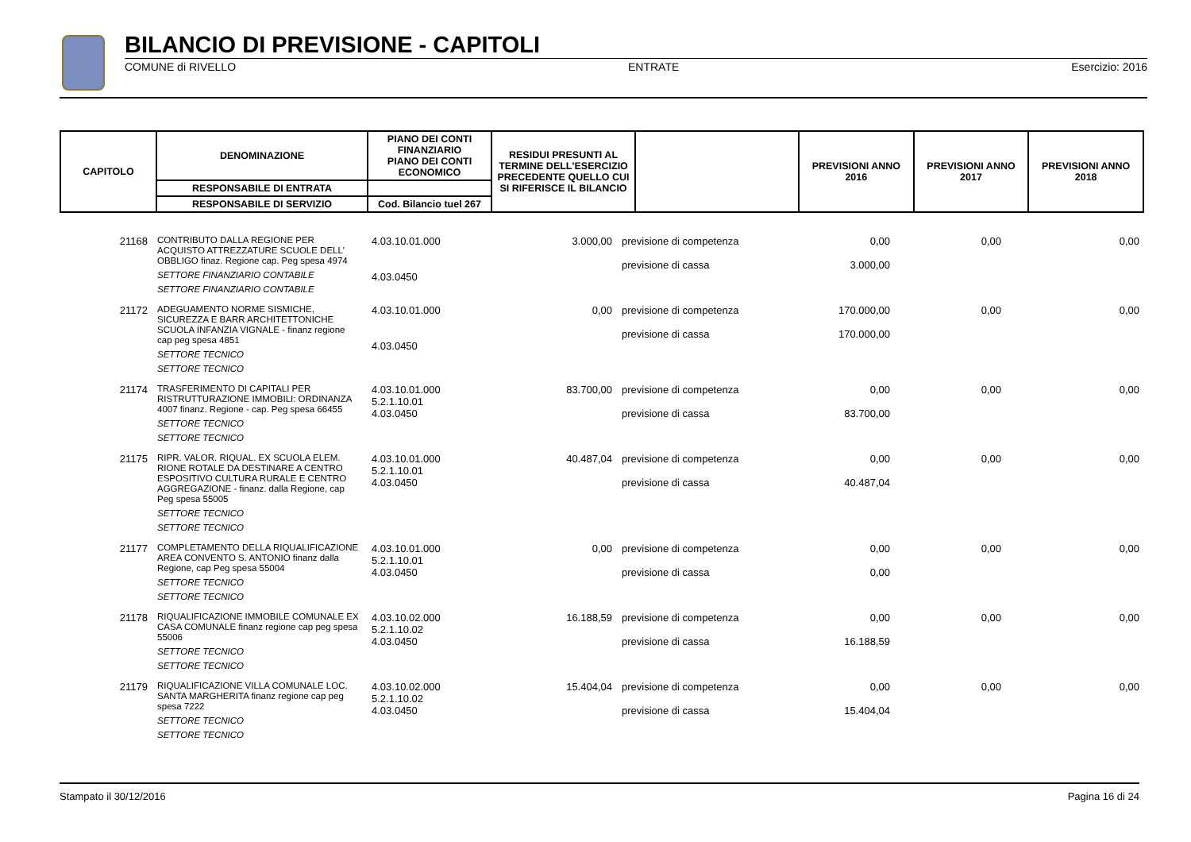BILANCIO DI PREVISIONE - CAPITOLI
COMUNE di RIVELLO ENTRATE Esercizio: 2016
| CAPITOLO | DENOMINAZIONE | PIANO DEI CONTI FINANZIARIO PIANO DEI CONTI ECONOMICO | RESIDUI PRESUNTI AL TERMINE DELL'ESERCIZIO PRECEDENTE QUELLO CUI SI RIFERISCE IL BILANCIO | | PREVISIONI ANNO 2016 | PREVISIONI ANNO 2017 | PREVISIONI ANNO 2018 |
| --- | --- | --- | --- | --- | --- | --- | --- |
| | RESPONSABILE DI ENTRATA | | | | | | |
| | RESPONSABILE DI SERVIZIO | Cod. Bilancio tuel 267 | | | | | |
| 21168 | CONTRIBUTO DALLA REGIONE PER ACQUISTO ATTREZZATURE SCUOLE DELL' OBBLIGO finaz. Regione cap. Peg spesa 4974 SETTORE FINANZIARIO CONTABILE SETTORE FINANZIARIO CONTABILE | 4.03.10.01.000 4.03.0450 | 3.000,00 | previsione di competenza previsione di cassa | 0,00 3.000,00 | 0,00 | 0,00 |
| 21172 | ADEGUAMENTO NORME SISMICHE, SICUREZZA E BARR ARCHITETTONICHE SCUOLA INFANZIA VIGNALE - finanz regione cap peg spesa 4851 SETTORE TECNICO SETTORE TECNICO | 4.03.10.01.000 4.03.0450 | 0,00 | previsione di competenza previsione di cassa | 170.000,00 170.000,00 | 0,00 | 0,00 |
| 21174 | TRASFERIMENTO DI CAPITALI PER RISTRUTTURAZIONE IMMOBILI: ORDINANZA 4007 finanz. Regione - cap. Peg spesa 66455 SETTORE TECNICO SETTORE TECNICO | 4.03.10.01.000 5.2.1.10.01 4.03.0450 | 83.700,00 | previsione di competenza previsione di cassa | 0,00 83.700,00 | 0,00 | 0,00 |
| 21175 | RIPR. VALOR. RIQUAL. EX SCUOLA ELEM. RIONE ROTALE DA DESTINARE A CENTRO ESPOSITIVO CULTURA RURALE E CENTRO AGGREGAZIONE - finanz. dalla Regione, cap Peg spesa 55005 SETTORE TECNICO SETTORE TECNICO | 4.03.10.01.000 5.2.1.10.01 4.03.0450 | 40.487,04 | previsione di competenza previsione di cassa | 0,00 40.487,04 | 0,00 | 0,00 |
| 21177 | COMPLETAMENTO DELLA RIQUALIFICAZIONE AREA CONVENTO S. ANTONIO finanz dalla Regione, cap Peg spesa 55004 SETTORE TECNICO SETTORE TECNICO | 4.03.10.01.000 5.2.1.10.01 4.03.0450 | 0,00 | previsione di competenza previsione di cassa | 0,00 0,00 | 0,00 | 0,00 |
| 21178 | RIQUALIFICAZIONE IMMOBILE COMUNALE EX CASA COMUNALE finanz regione cap peg spesa 55006 SETTORE TECNICO SETTORE TECNICO | 4.03.10.02.000 5.2.1.10.02 4.03.0450 | 16.188,59 | previsione di competenza previsione di cassa | 0,00 16.188,59 | 0,00 | 0,00 |
| 21179 | RIQUALIFICAZIONE VILLA COMUNALE LOC. SANTA MARGHERITA finanz regione cap peg spesa 7222 SETTORE TECNICO SETTORE TECNICO | 4.03.10.02.000 5.2.1.10.02 4.03.0450 | 15.404,04 | previsione di competenza previsione di cassa | 0,00 15.404,04 | 0,00 | 0,00 |
Stampato il 30/12/2016 Pagina 16 di 24